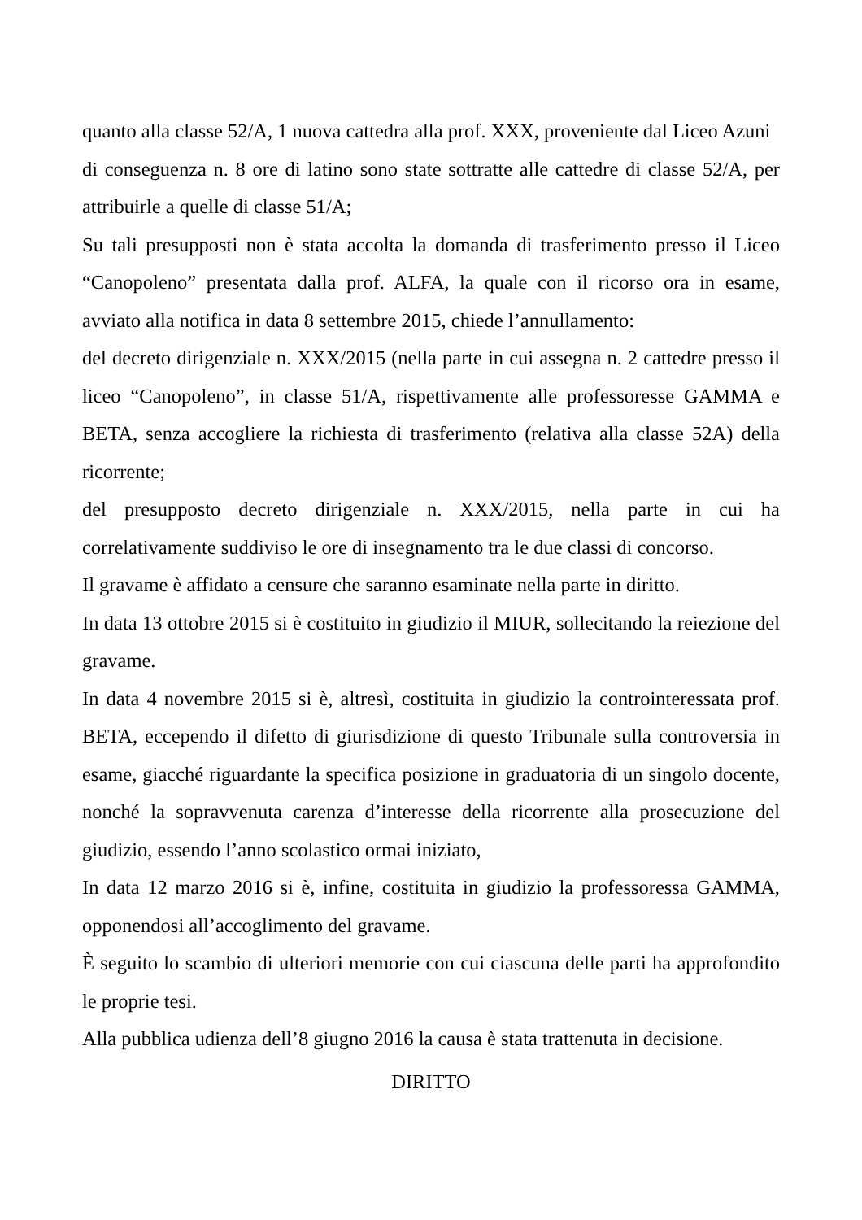quanto alla classe 52/A, 1 nuova cattedra alla prof. XXX, proveniente dal Liceo Azuni
di conseguenza n. 8 ore di latino sono state sottratte alle cattedre di classe 52/A, per attribuirle a quelle di classe 51/A;
Su tali presupposti non è stata accolta la domanda di trasferimento presso il Liceo “Canopoleno” presentata dalla prof. ALFA, la quale con il ricorso ora in esame, avviato alla notifica in data 8 settembre 2015, chiede l’annullamento:
del decreto dirigenziale n. XXX/2015 (nella parte in cui assegna n. 2 cattedre presso il liceo “Canopoleno”, in classe 51/A, rispettivamente alle professoresse GAMMA e BETA, senza accogliere la richiesta di trasferimento (relativa alla classe 52A) della ricorrente;
del presupposto decreto dirigenziale n. XXX/2015, nella parte in cui ha correlativamente suddiviso le ore di insegnamento tra le due classi di concorso.
Il gravame è affidato a censure che saranno esaminate nella parte in diritto.
In data 13 ottobre 2015 si è costituito in giudizio il MIUR, sollecitando la reiezione del gravame.
In data 4 novembre 2015 si è, altresì, costituita in giudizio la controinteressata prof. BETA, eccependo il difetto di giurisdizione di questo Tribunale sulla controversia in esame, giacché riguardante la specifica posizione in graduatoria di un singolo docente, nonché la sopravvenuta carenza d’interesse della ricorrente alla prosecuzione del giudizio, essendo l’anno scolastico ormai iniziato,
In data 12 marzo 2016 si è, infine, costituita in giudizio la professoressa GAMMA, opponendosi all’accoglimento del gravame.
È seguito lo scambio di ulteriori memorie con cui ciascuna delle parti ha approfondito le proprie tesi.
Alla pubblica udienza dell’8 giugno 2016 la causa è stata trattenuta in decisione.
DIRITTO